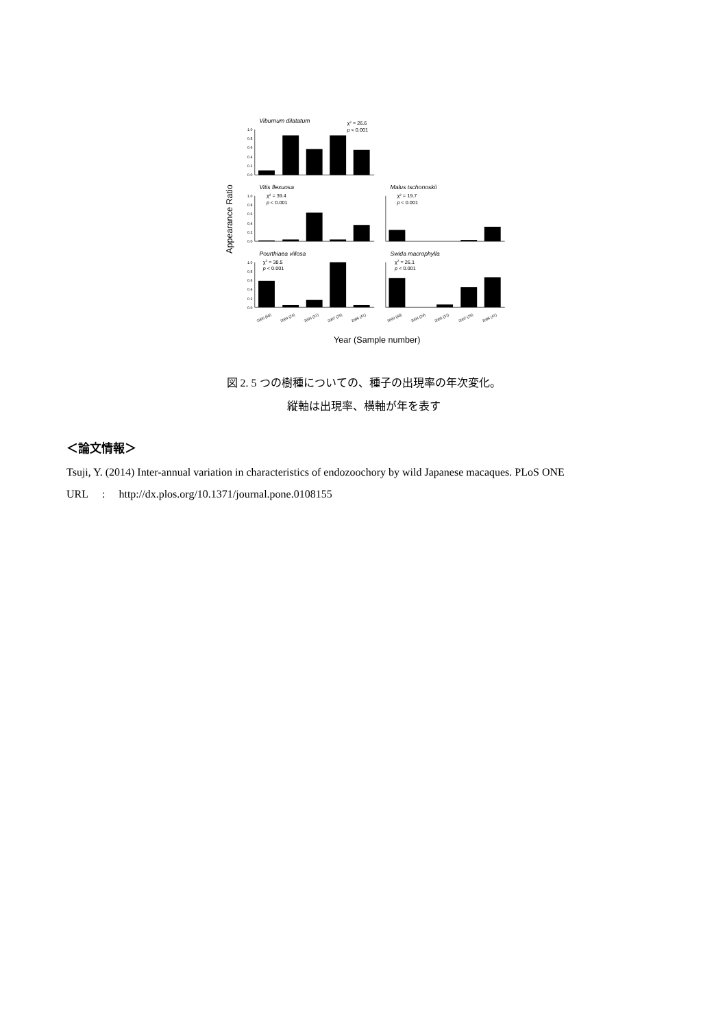Viburnum dilatatum
Vitis flexuosa
Malus tschonoskii
Pourthiaea villosa
Swida macrophylla
χ2 = 26.6
p < 0.001
χ2 = 39.4
p < 0.001
χ2 = 19.7
p < 0.001
χ2 = 38.5
p < 0.001
χ2 = 26.1
p < 0.001
1.0
0.8
0.6
0.4
0.2
0.0
1.0
0.8
0.6
0.4
0.2
0.0
1.0
0.8
0.6
0.4
0.2
0.0
2000 (66)
2004 (24)
2005 (31)
2007 (25)
2008 (41)
2000 (66)
2004 (24)
2005 (31)
2007 (25)
2008 (41)
Year (Sample number)
Appearance Ratio
図 2. 5 つの樹種についての、種子の出現率の年次変化。
縦軸は出現率、横軸が年を表す
＜論文情報＞
Tsuji, Y. (2014) Inter-annual variation in characteristics of endozoochory by wild Japanese macaques. PLoS ONE
URL : http://dx.plos.org/10.1371/journal.pone.0108155